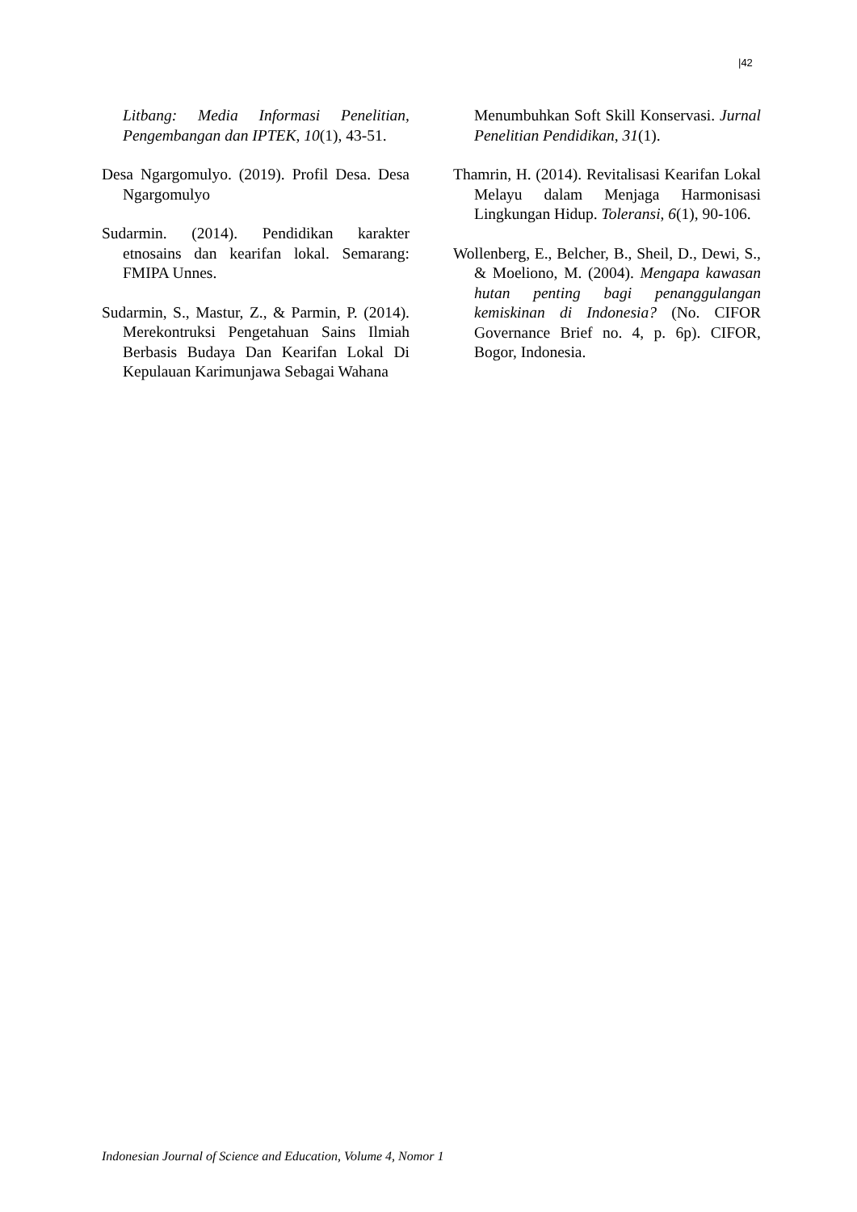|42
Litbang: Media Informasi Penelitian, Pengembangan dan IPTEK, 10(1), 43-51.
Desa Ngargomulyo. (2019). Profil Desa. Desa Ngargomulyo
Sudarmin. (2014). Pendidikan karakter etnosains dan kearifan lokal. Semarang: FMIPA Unnes.
Sudarmin, S., Mastur, Z., & Parmin, P. (2014). Merekontruksi Pengetahuan Sains Ilmiah Berbasis Budaya Dan Kearifan Lokal Di Kepulauan Karimunjawa Sebagai Wahana
Menumbuhkan Soft Skill Konservasi. Jurnal Penelitian Pendidikan, 31(1).
Thamrin, H. (2014). Revitalisasi Kearifan Lokal Melayu dalam Menjaga Harmonisasi Lingkungan Hidup. Toleransi, 6(1), 90-106.
Wollenberg, E., Belcher, B., Sheil, D., Dewi, S., & Moeliono, M. (2004). Mengapa kawasan hutan penting bagi penanggulangan kemiskinan di Indonesia? (No. CIFOR Governance Brief no. 4, p. 6p). CIFOR, Bogor, Indonesia.
Indonesian Journal of Science and Education, Volume 4, Nomor 1